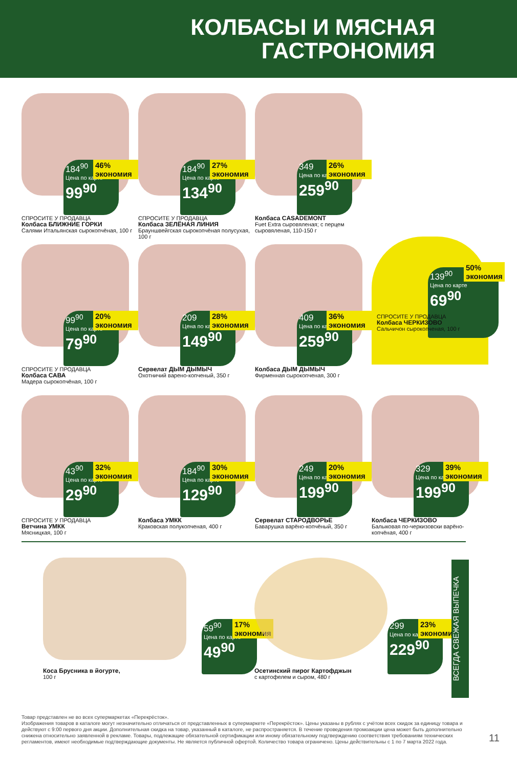КОЛБАСЫ И МЯСНАЯ
ГАСТРОНОМИЯ
184<sup>90</sup>
Цена по карте
99<sup>90</sup>
46% экономия
СПРОСИТЕ У ПРОДАВЦА
Колбаса БЛИЖНИЕ ГОРКИ
Салями Итальянская сырокопчёная, 100 г
184<sup>90</sup>
Цена по карте
134<sup>90</sup>
27% экономия
СПРОСИТЕ У ПРОДАВЦА
Колбаса ЗЕЛЁНАЯ ЛИНИЯ
Брауншвейгская сырокопчёная полусухая, 100 г
349
Цена по карте
259<sup>90</sup>
26% экономия
Колбаса CASADEMONT
Fuet Extra сыровяленая; с перцем сыровяленая, 110-150 г
139<sup>90</sup>
Цена по карте
69<sup>90</sup>
50% экономия
СПРОСИТЕ У ПРОДАВЦА
Колбаса ЧЕРКИЗОВО
Сальчичон сырокопченая, 100 г
99<sup>90</sup>
Цена по карте
79<sup>90</sup>
20% экономия
СПРОСИТЕ У ПРОДАВЦА
Колбаса САВА
Мадера сырокопчёная, 100 г
209
Цена по карте
149<sup>90</sup>
28% экономия
Сервелат ДЫМ ДЫМЫЧ
Охотничий варено-копченый, 350 г
409
Цена по карте
259<sup>90</sup>
36% экономия
Колбаса ДЫМ ДЫМЫЧ
Фирменная сырокопченая, 300 г
43<sup>90</sup>
Цена по карте
29<sup>90</sup>
32% экономия
СПРОСИТЕ У ПРОДАВЦА
Ветчина УМКК
Мясницкая, 100 г
184<sup>90</sup>
Цена по карте
129<sup>90</sup>
30% экономия
Колбаса УМКК
Краковская полукопченая, 400 г
249
Цена по карте
199<sup>90</sup>
20% экономия
Сервелат СТАРОДВОРЬЕ
Баварушка варёно-копчёный, 350 г
329
Цена по карте
199<sup>90</sup>
39% экономия
Колбаса ЧЕРКИЗОВО
Балыковая по-черкизовски варёно-копчёная, 400 г
59<sup>90</sup>
Цена по карте
49<sup>90</sup>
17% экономия
Коса Брусника в йогурте,
100 г
299
Цена по карте
229<sup>90</sup>
23% экономия
Осетинский пирог Картофджын
с картофелем и сыром, 480 г
ВСЕГДА СВЕЖАЯ ВЫПЕЧКА
Товар представлен не во всех супермаркетах «Перекрёсток».
Изображения товаров в каталоге могут незначительно отличаться от представленных в супермаркете «Перекрёсток». Цены указаны в рублях с учётом всех скидок за единицу товара и действуют с 9:00 первого дня акции. Дополнительная скидка на товар, указанный в каталоге, не распространяется. В течение проведения промоакции цена может быть дополнительно снижена относительно заявленной в рекламе. Товары, подлежащие обязательной сертификации или иному обязательному подтверждению соответствия требованиям технических регламентов, имеют необходимые подтверждающие документы. Не является публичной офертой. Количество товара ограничено. Цены действительны с 1 по 7 марта 2022 года.
11